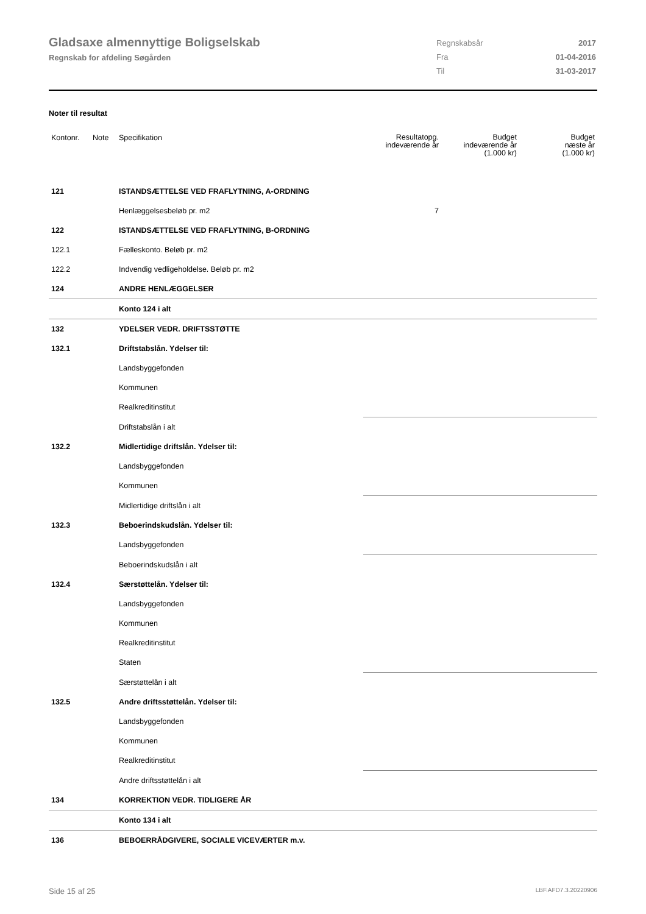Gladsaxe almennyttige Boligselskab
Regnskab for afdeling Søgården
| Regnskabsår | 2017 |
| Fra | 01-04-2016 |
| Til | 31-03-2017 |
Noter til resultat
| Kontonr. | Note | Specifikation | Resultatopg. indeværende år | Budget indeværende år (1.000 kr) | Budget næste år (1.000 kr) |
| --- | --- | --- | --- | --- | --- |
| 121 | | ISTANDSÆTTELSE VED FRAFLYTNING, A-ORDNING | | | |
| | | Henlæggelsesbeløb pr. m2 | 7 | | |
| 122 | | ISTANDSÆTTELSE VED FRAFLYTNING, B-ORDNING | | | |
| 122.1 | | Fælleskonto. Beløb pr. m2 | | | |
| 122.2 | | Indvendig vedligeholdelse. Beløb pr. m2 | | | |
| 124 | | ANDRE HENLÆGGELSER | | | |
| | | Konto 124 i alt | | | |
| 132 | | YDELSER VEDR. DRIFTSSTØTTE | | | |
| 132.1 | | Driftstabslån. Ydelser til: | | | |
| | | Landsbyggefonden | | | |
| | | Kommunen | | | |
| | | Realkreditinstitut | | | |
| | | Driftstabslån i alt | | | |
| 132.2 | | Midlertidige driftslån. Ydelser til: | | | |
| | | Landsbyggefonden | | | |
| | | Kommunen | | | |
| | | Midlertidige driftslån i alt | | | |
| 132.3 | | Beboerindskudslån. Ydelser til: | | | |
| | | Landsbyggefonden | | | |
| | | Beboerindskudslån i alt | | | |
| 132.4 | | Særstøttelån. Ydelser til: | | | |
| | | Landsbyggefonden | | | |
| | | Kommunen | | | |
| | | Realkreditinstitut | | | |
| | | Staten | | | |
| | | Særstøttelån i alt | | | |
| 132.5 | | Andre driftsstøttelån. Ydelser til: | | | |
| | | Landsbyggefonden | | | |
| | | Kommunen | | | |
| | | Realkreditinstitut | | | |
| | | Andre driftsstøttelån i alt | | | |
| 134 | | KORREKTION VEDR. TIDLIGERE ÅR | | | |
| | | Konto 134 i alt | | | |
| 136 | | BEBOERRÅDGIVERE, SOCIALE VICEVÆRTER m.v. | | | |
Side 15 af 25 LBF.AFD7.3.20220906